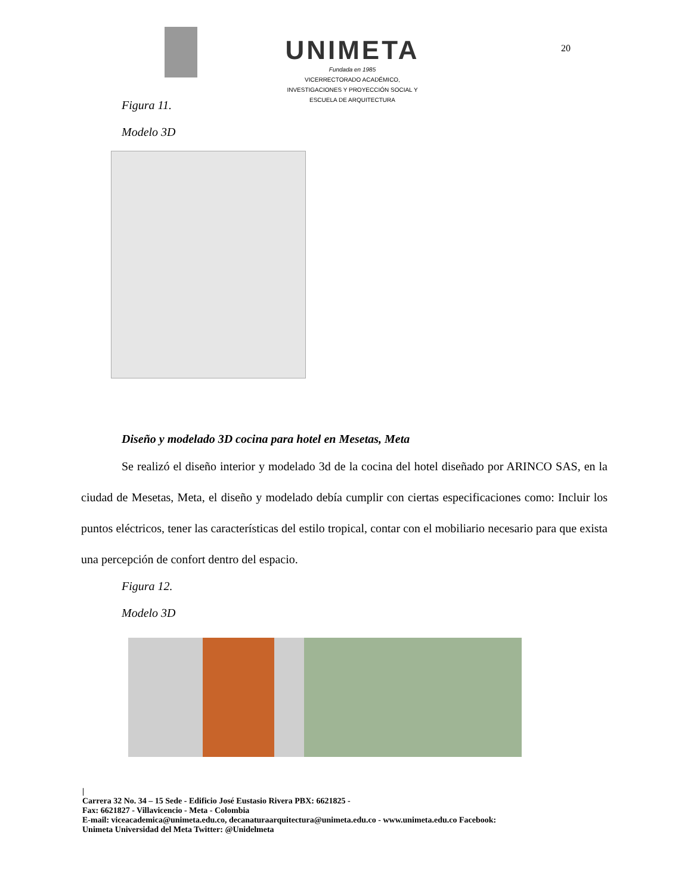UNIMETA
Fundada en 1985
VICERRECTORADO ACADÉMICO,
INVESTIGACIONES Y PROYECCIÓN SOCIAL Y
ESCUELA DE ARQUITECTURA
20
Figura 11.
Modelo 3D
Diseño y modelado 3D cocina para hotel en Mesetas, Meta
Se realizó el diseño interior y modelado 3d de la cocina del hotel diseñado por ARINCO SAS, en la ciudad de Mesetas, Meta, el diseño y modelado debía cumplir con ciertas especificaciones como: Incluir los puntos eléctricos, tener las características del estilo tropical, contar con el mobiliario necesario para que exista una percepción de confort dentro del espacio.
Figura 12.
Modelo 3D
|
Carrera 32 No. 34 – 15 Sede - Edificio José Eustasio Rivera PBX: 6621825 -
Fax: 6621827 - Villavicencio - Meta - Colombia
E-mail: viceacademica@unimeta.edu.co, decanaturaarquitectura@unimeta.edu.co - www.unimeta.edu.co Facebook:
Unimeta Universidad del Meta Twitter: @Unidelmeta